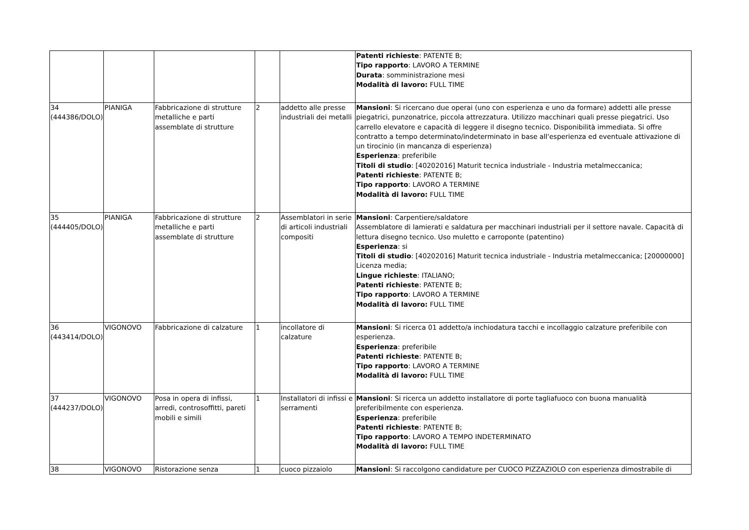| | | | | | Patenti richieste : PATENTE B; Tipo rapporto : LAVORO A TERMINE Durata : somministrazione mesi Modalità di lavoro: FULL TIME |
| 34 (444386/DOLO) | PIANIGA | Fabbricazione di strutture metalliche e parti assemblate di strutture | 2 | addetto alle presse industriali dei metalli | Mansioni : Si ricercano due operai (uno con esperienza e uno da formare) addetti alle presse piegatrici, punzonatrice, piccola attrezzatura. Utilizzo macchinari quali presse piegatrici. Uso carrello elevatore e capacità di leggere il disegno tecnico. Disponibilità immediata. Si offre contratto a tempo determinato/indeterminato in base all'esperienza ed eventuale attivazione di un tirocinio (in mancanza di esperienza) Esperienza : preferibile Titoli di studio : [40202016] Maturit tecnica industriale - Industria metalmeccanica; Patenti richieste : PATENTE B; Tipo rapporto : LAVORO A TERMINE Modalità di lavoro: FULL TIME |
| 35 (444405/DOLO) | PIANIGA | Fabbricazione di strutture metalliche e parti assemblate di strutture | 2 | Assemblatori in serie di articoli industriali compositi | Mansioni : Carpentiere/saldatore Assemblatore di lamierati e saldatura per macchinari industriali per il settore navale. Capacità di lettura disegno tecnico. Uso muletto e carroponte (patentino) Esperienza : si Titoli di studio : [40202016] Maturit tecnica industriale - Industria metalmeccanica; [20000000] Licenza media; Lingue richieste : ITALIANO; Patenti richieste : PATENTE B; Tipo rapporto : LAVORO A TERMINE Modalità di lavoro: FULL TIME |
| 36 (443414/DOLO) | VIGONOVO | Fabbricazione di calzature | 1 | incollatore di calzature | Mansioni : Si ricerca 01 addetto/a inchiodatura tacchi e incollaggio calzature preferibile con esperienza. Esperienza : preferibile Patenti richieste : PATENTE B; Tipo rapporto : LAVORO A TERMINE Modalità di lavoro: FULL TIME |
| 37 (444237/DOLO) | VIGONOVO | Posa in opera di infissi, arredi, controsoffitti, pareti mobili e simili | 1 | Installatori di infissi e serramenti | Mansioni : Si ricerca un addetto installatore di porte tagliafuoco con buona manualità preferibilmente con esperienza. Esperienza : preferibile Patenti richieste : PATENTE B; Tipo rapporto : LAVORO A TEMPO INDETERMINATO Modalità di lavoro: FULL TIME |
| 38 | VIGONOVO | Ristorazione senza | 1 | cuoco pizzaiolo | Mansioni : Si raccolgono candidature per CUOCO PIZZAZIOLO con esperienza dimostrabile di |